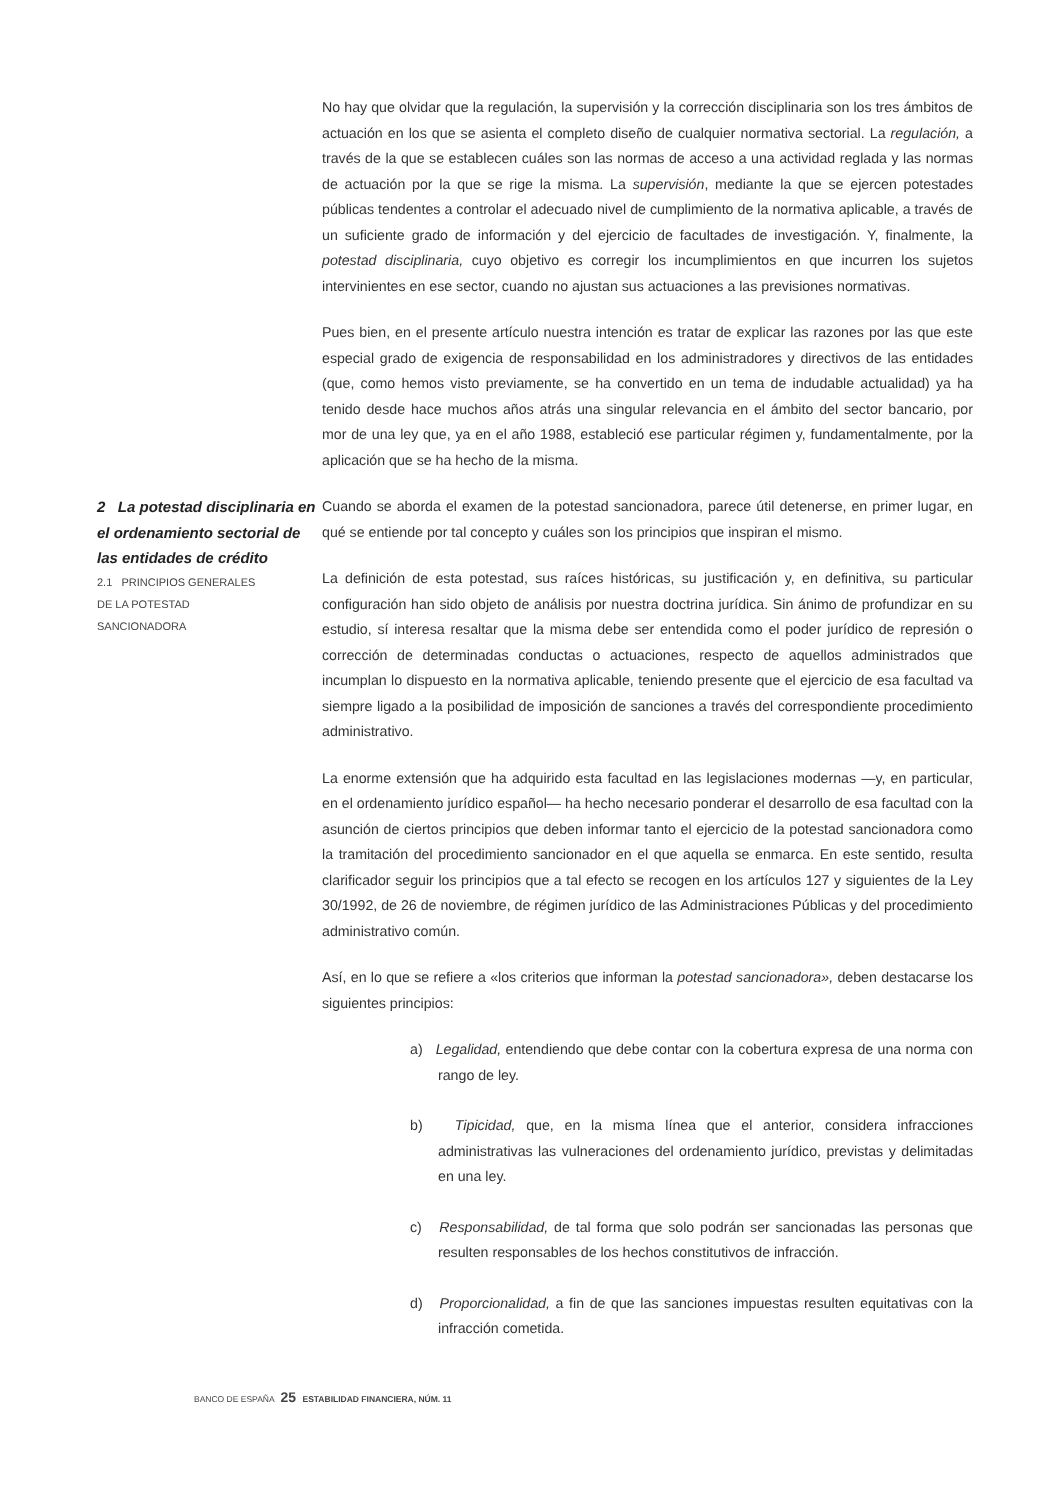No hay que olvidar que la regulación, la supervisión y la corrección disciplinaria son los tres ámbitos de actuación en los que se asienta el completo diseño de cualquier normativa sectorial. La regulación, a través de la que se establecen cuáles son las normas de acceso a una actividad reglada y las normas de actuación por la que se rige la misma. La supervisión, mediante la que se ejercen potestades públicas tendentes a controlar el adecuado nivel de cumplimiento de la normativa aplicable, a través de un suficiente grado de información y del ejercicio de facultades de investigación. Y, finalmente, la potestad disciplinaria, cuyo objetivo es corregir los incumplimientos en que incurren los sujetos intervinientes en ese sector, cuando no ajustan sus actuaciones a las previsiones normativas.
Pues bien, en el presente artículo nuestra intención es tratar de explicar las razones por las que este especial grado de exigencia de responsabilidad en los administradores y directivos de las entidades (que, como hemos visto previamente, se ha convertido en un tema de indudable actualidad) ya ha tenido desde hace muchos años atrás una singular relevancia en el ámbito del sector bancario, por mor de una ley que, ya en el año 1988, estableció ese particular régimen y, fundamentalmente, por la aplicación que se ha hecho de la misma.
2 La potestad disciplinaria en el ordenamiento sectorial de las entidades de crédito
2.1 PRINCIPIOS GENERALES
DE LA POTESTAD
SANCIONADORA
Cuando se aborda el examen de la potestad sancionadora, parece útil detenerse, en primer lugar, en qué se entiende por tal concepto y cuáles son los principios que inspiran el mismo.
La definición de esta potestad, sus raíces históricas, su justificación y, en definitiva, su particular configuración han sido objeto de análisis por nuestra doctrina jurídica. Sin ánimo de profundizar en su estudio, sí interesa resaltar que la misma debe ser entendida como el poder jurídico de represión o corrección de determinadas conductas o actuaciones, respecto de aquellos administrados que incumplan lo dispuesto en la normativa aplicable, teniendo presente que el ejercicio de esa facultad va siempre ligado a la posibilidad de imposición de sanciones a través del correspondiente procedimiento administrativo.
La enorme extensión que ha adquirido esta facultad en las legislaciones modernas —y, en particular, en el ordenamiento jurídico español— ha hecho necesario ponderar el desarrollo de esa facultad con la asunción de ciertos principios que deben informar tanto el ejercicio de la potestad sancionadora como la tramitación del procedimiento sancionador en el que aquella se enmarca. En este sentido, resulta clarificador seguir los principios que a tal efecto se recogen en los artículos 127 y siguientes de la Ley 30/1992, de 26 de noviembre, de régimen jurídico de las Administraciones Públicas y del procedimiento administrativo común.
Así, en lo que se refiere a «los criterios que informan la potestad sancionadora», deben destacarse los siguientes principios:
a) Legalidad, entendiendo que debe contar con la cobertura expresa de una norma con rango de ley.
b) Tipicidad, que, en la misma línea que el anterior, considera infracciones administrativas las vulneraciones del ordenamiento jurídico, previstas y delimitadas en una ley.
c) Responsabilidad, de tal forma que solo podrán ser sancionadas las personas que resulten responsables de los hechos constitutivos de infracción.
d) Proporcionalidad, a fin de que las sanciones impuestas resulten equitativas con la infracción cometida.
BANCO DE ESPAÑA 25 ESTABILIDAD FINANCIERA, NÚM. 11